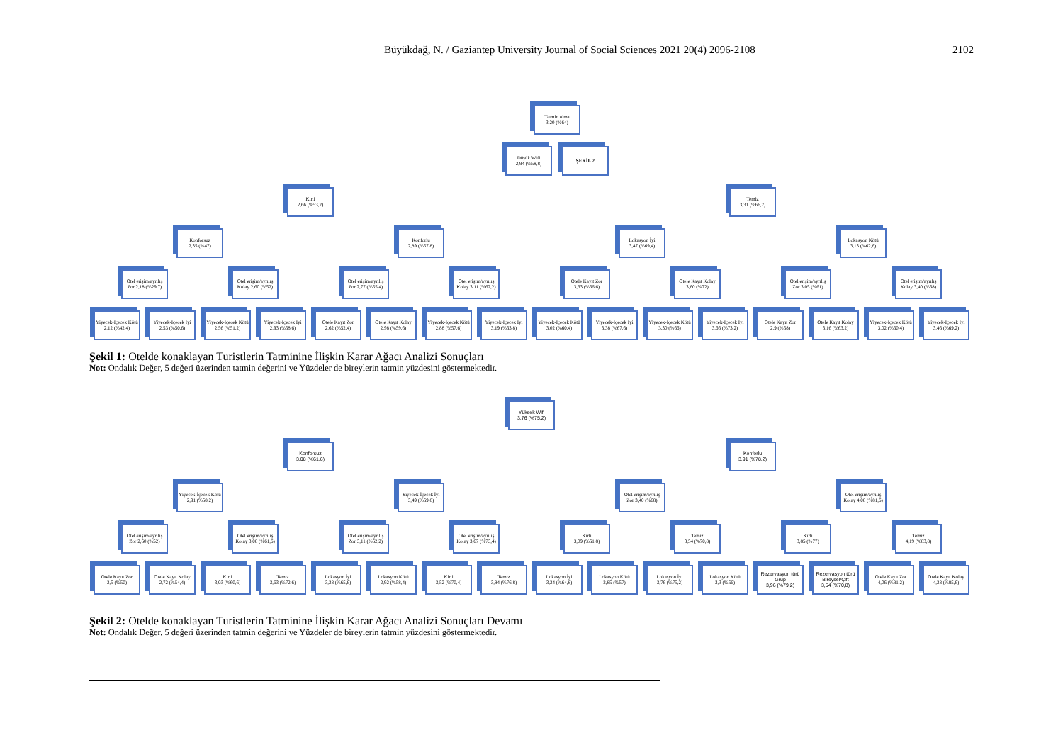Büyükdağ, N. / Gaziantep University Journal of Social Sciences 2021 20(4) 2096-2108 2102
Tatmin olma
3,20 (%64)
Düşük Wifi
2,94 (%58,8)
ŞEKİL 2
Kirli
2,66 (%53,2)
Temiz
3,31 (%66,2)
Konforsuz
2,35 (%47)
Konforlu
2,89 (%57,8)
Lokasyon İyi
3,47 (%69,4)
Lokasyon Kötü
3,13 (%62,6)
Otel erişim/ayrılış Zor 2,18 (%29,7)
Otel erişim/ayrılış Kolay 2,60 (%52)
Otel erişim/ayrılış Zor 2,77 (%55,4)
Otel erişim/ayrılış Kolay 3,11 (%62,2)
Otele Kayıt Zor
3,33 (%66,6)
Otele Kayıt Kolay
3,60 (%72)
Otel erişim/ayrılış Zor 3,05 (%61)
Otel erişim/ayrılış Kolay 3,40 (%68)
Yiyecek-İçecek Kötü 2,12 (%42,4)
Yiyecek-İçecek İyi 2,53 (%50,6)
Yiyecek-İçecek Kötü 2,56 (%51,2)
Yiyecek-İçecek İyi 2,93 (%58,6)
Otele Kayıt Zor
2,62 (%52,4)
Otele Kayıt Kolay
2,98 (%59,6)
Yiyecek-İçecek Kötü 2,88 (%57,6)
Yiyecek-İçecek İyi 3,19 (%63,8)
Yiyecek-İçecek Kötü 3,02 (%60,4)
Yiyecek-İçecek İyi 3,38 (%67,6)
Yiyecek-İçecek Kötü 3,30 (%66)
Yiyecek-İçecek İyi 3,66 (%73,2)
Otele Kayıt Zor
2,9 (%58)
Otele Kayıt Kolay
3,16 (%63,2)
Yiyecek-İçecek Kötü 3,02 (%60,4)
Yiyecek-İçecek İyi 3,46 (%69,2)
Şekil 1: Otelde konaklayan Turistlerin Tatminine İlişkin Karar Ağacı Analizi Sonuçları
Not: Ondalık Değer, 5 değeri üzerinden tatmin değerini ve Yüzdeler de bireylerin tatmin yüzdesini göstermektedir.
Yüksek Wifi
3,76 (%75,2)
Konforsuz
3,08 (%61,6)
Konforlu
3,91 (%78,2)
Yiyecek-İçecek Kötü 2,91 (%58,2)
Yiyecek-İçecek İyi 3,49 (%69,8)
Otel erişim/ayrılış Zor 3,40 (%68)
Otel erişim/ayrılış Kolay 4,08 (%81,6)
Otel erişim/ayrılış Zor 2,60 (%52)
Otel erişim/ayrılış Kolay 3,08 (%61,6)
Otel erişim/ayrılış Zor 3,11 (%62,2)
Otel erişim/ayrılış Kolay 3,67 (%73,4)
Kirli
3,09 (%61,8)
Temiz
3,54 (%70,8)
Kirli
3,85 (%77)
Temiz
4,19 (%83,8)
Otele Kayıt Zor
2,5 (%50)
Otele Kayıt Kolay
2,72 (%54,4)
Kirli
3,03 (%60,6)
Temiz
3,63 (%72,6)
Lokasyon İyi
3,28 (%65,6)
Lokasyon Kötü
2,92 (%58,4)
Kirli
3,52 (%70,4)
Temiz
3,84 (%76,8)
Lokasyon İyi
3,24 (%64,8)
Lokasyon Kötü
2,85 (%57)
Lokasyon İyi
3,76 (%75,2)
Lokasyon Kötü
3,3 (%66)
Rezervasyon türü Grup
3,96 (%79,2)
Rezervasyon türü Bireysel/Çift
3,54 (%70,8)
Otele Kayıt Zor
4,06 (%81,2)
Otele Kayıt Kolay
4,28 (%85,6)
Şekil 2: Otelde konaklayan Turistlerin Tatminine İlişkin Karar Ağacı Analizi Sonuçları Devamı
Not: Ondalık Değer, 5 değeri üzerinden tatmin değerini ve Yüzdeler de bireylerin tatmin yüzdesini göstermektedir.